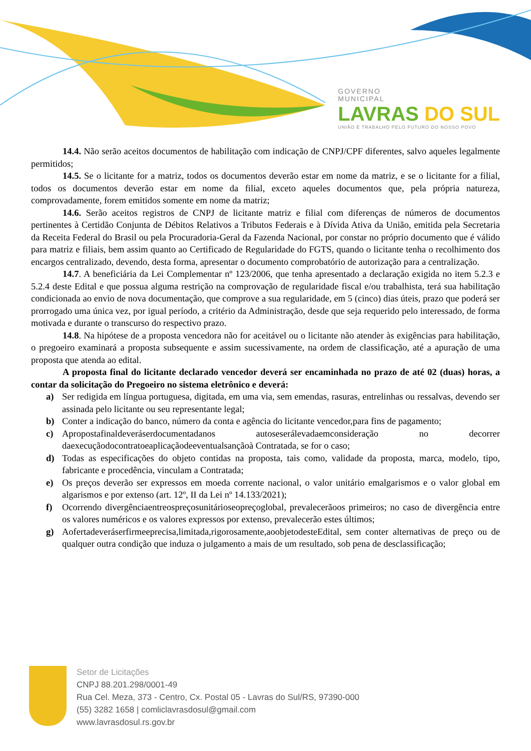GOVERNO
MUNICIPAL
LAVRAS DO SUL
UNIÃO E TRABALHO PELO FUTURO DO NOSSO POVO
14.4. Não serão aceitos documentos de habilitação com indicação de CNPJ/CPF diferentes, salvo aqueles legalmente permitidos;
14.5. Se o licitante for a matriz, todos os documentos deverão estar em nome da matriz, e se o licitante for a filial, todos os documentos deverão estar em nome da filial, exceto aqueles documentos que, pela própria natureza, comprovadamente, forem emitidos somente em nome da matriz;
14.6. Serão aceitos registros de CNPJ de licitante matriz e filial com diferenças de números de documentos pertinentes à Certidão Conjunta de Débitos Relativos a Tributos Federais e à Dívida Ativa da União, emitida pela Secretaria da Receita Federal do Brasil ou pela Procuradoria-Geral da Fazenda Nacional, por constar no próprio documento que é válido para matriz e filiais, bem assim quanto ao Certificado de Regularidade do FGTS, quando o licitante tenha o recolhimento dos encargos centralizado, devendo, desta forma, apresentar o documento comprobatório de autorização para a centralização.
14.7. A beneficiária da Lei Complementar nº 123/2006, que tenha apresentado a declaração exigida no item 5.2.3 e 5.2.4 deste Edital e que possua alguma restrição na comprovação de regularidade fiscal e/ou trabalhista, terá sua habilitação condicionada ao envio de nova documentação, que comprove a sua regularidade, em 5 (cinco) dias úteis, prazo que poderá ser prorrogado uma única vez, por igual período, a critério da Administração, desde que seja requerido pelo interessado, de forma motivada e durante o transcurso do respectivo prazo.
14.8. Na hipótese de a proposta vencedora não for aceitável ou o licitante não atender às exigências para habilitação, o pregoeiro examinará a proposta subsequente e assim sucessivamente, na ordem de classificação, até a apuração de uma proposta que atenda ao edital.
A proposta final do licitante declarado vencedor deverá ser encaminhada no prazo de até 02 (duas) horas, a contar da solicitação do Pregoeiro no sistema eletrônico e deverá:
a) Ser redigida em língua portuguesa, digitada, em uma via, sem emendas, rasuras, entrelinhas ou ressalvas, devendo ser assinada pelo licitante ou seu representante legal;
b) Conter a indicação do banco, número da conta e agência do licitante vencedor,para fins de pagamento;
c) Apropostafinaldeveráserdocumentadanos autoseserálevadaemconsideração no decorrer daexecuçãodocontratoeaplicaçãodeeventualsançãoà Contratada, se for o caso;
d) Todas as especificações do objeto contidas na proposta, tais como, validade da proposta, marca, modelo, tipo, fabricante e procedência, vinculam a Contratada;
e) Os preços deverão ser expressos em moeda corrente nacional, o valor unitário emalgarismos e o valor global em algarismos e por extenso (art. 12º, II da Lei nº 14.133/2021);
f) Ocorrendo divergênciaentreospreçosunitárioseopreçoglobal, prevalecerãoos primeiros; no caso de divergência entre os valores numéricos e os valores expressos por extenso, prevalecerão estes últimos;
g) Aofertadeveráserfirmeeprecisa,limitada,rigorosamente,aoobjetodesteEdital, sem conter alternativas de preço ou de qualquer outra condição que induza o julgamento a mais de um resultado, sob pena de desclassificação;
Setor de Licitações
CNPJ 88.201.298/0001-49
Rua Cel. Meza, 373 - Centro, Cx. Postal 05 - Lavras do Sul/RS, 97390-000
(55) 3282 1658 | comliclavrasdosul@gmail.com
www.lavrasdosul.rs.gov.br